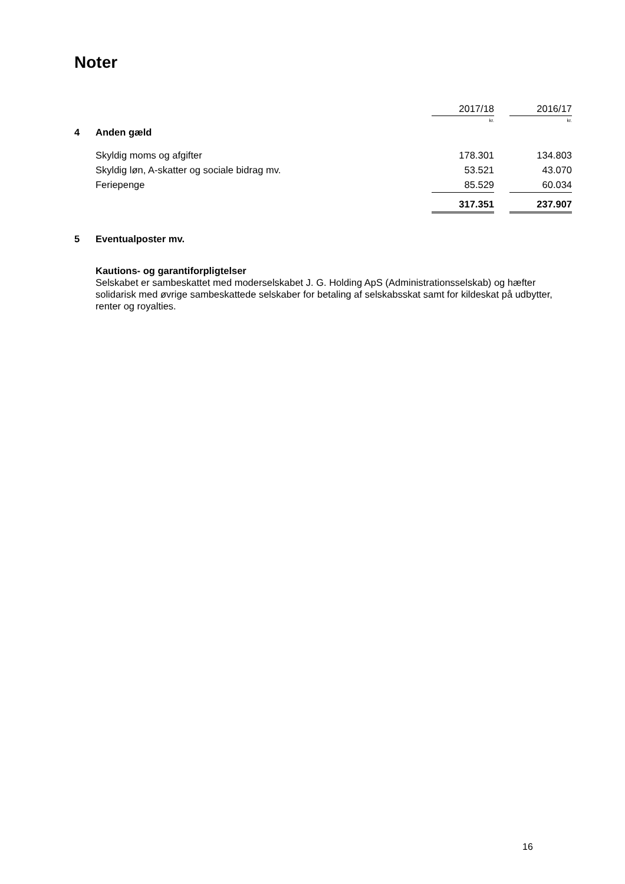Noter
| | | 2017/18 | | 2016/17 |
| --- | --- | --- | --- | --- |
| | | kr. | | kr. |
| 4 | Anden gæld | | | |
| | Skyldig moms og afgifter | 178.301 | | 134.803 |
| | Skyldig løn, A-skatter og sociale bidrag mv. | 53.521 | | 43.070 |
| | Feriepenge | 85.529 | | 60.034 |
| | | 317.351 | | 237.907 |
5 Eventualposter mv.
Kautions- og garantiforpligtelser
Selskabet er sambeskattet med moderselskabet J. G. Holding ApS (Administrationsselskab) og hæfter solidarisk med øvrige sambeskattede selskaber for betaling af selskabsskat samt for kildeskat på udbytter, renter og royalties.
16